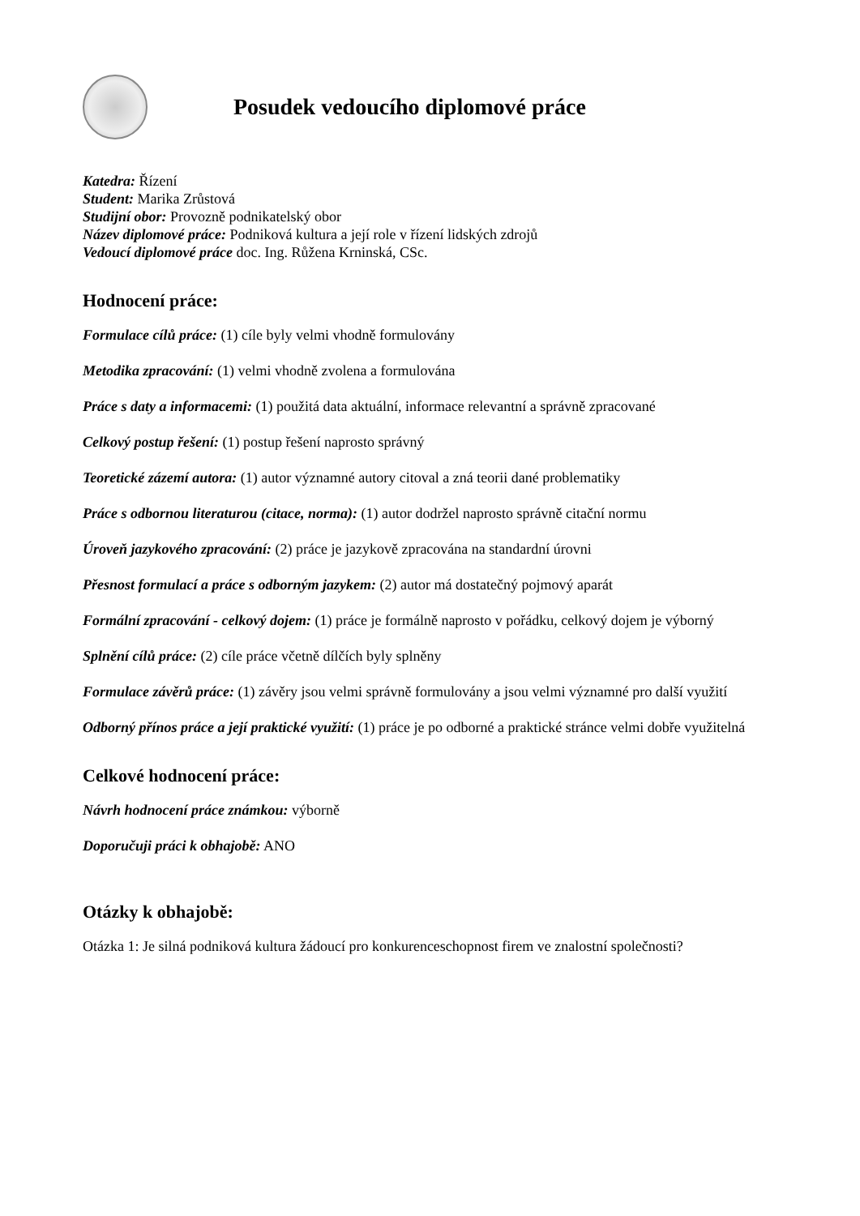Posudek vedoucího diplomové práce
Katedra: Řízení
Student: Marika Zrůstová
Studijní obor: Provozně podnikatelský obor
Název diplomové práce: Podniková kultura a její role v řízení lidských zdrojů
Vedoucí diplomové práce doc. Ing. Růžena Krninská, CSc.
Hodnocení práce:
Formulace cílů práce: (1) cíle byly velmi vhodně formulovány
Metodika zpracování: (1) velmi vhodně zvolena a formulována
Práce s daty a informacemi: (1) použitá data aktuální, informace relevantní a správně zpracované
Celkový postup řešení: (1) postup řešení naprosto správný
Teoretické zázemí autora: (1) autor významné autory citoval a zná teorii dané problematiky
Práce s odbornou literaturou (citace, norma): (1) autor dodržel naprosto správně citační normu
Úroveň jazykového zpracování: (2) práce je jazykově zpracována na standardní úrovni
Přesnost formulací a práce s odborným jazykem: (2) autor má dostatečný pojmový aparát
Formální zpracování - celkový dojem: (1) práce je formálně naprosto v pořádku, celkový dojem je výborný
Splnění cílů práce: (2) cíle práce včetně dílčích byly splněny
Formulace závěrů práce: (1) závěry jsou velmi správně formulovány a jsou velmi významné pro další využití
Odborný přínos práce a její praktické využití: (1) práce je po odborné a praktické stránce velmi dobře využitelná
Celkové hodnocení práce:
Návrh hodnocení práce známkou: výborně
Doporučuji práci k obhajobě: ANO
Otázky k obhajobě:
Otázka 1: Je silná podniková kultura žádoucí pro konkurenceschopnost firem ve znalostní společnosti?